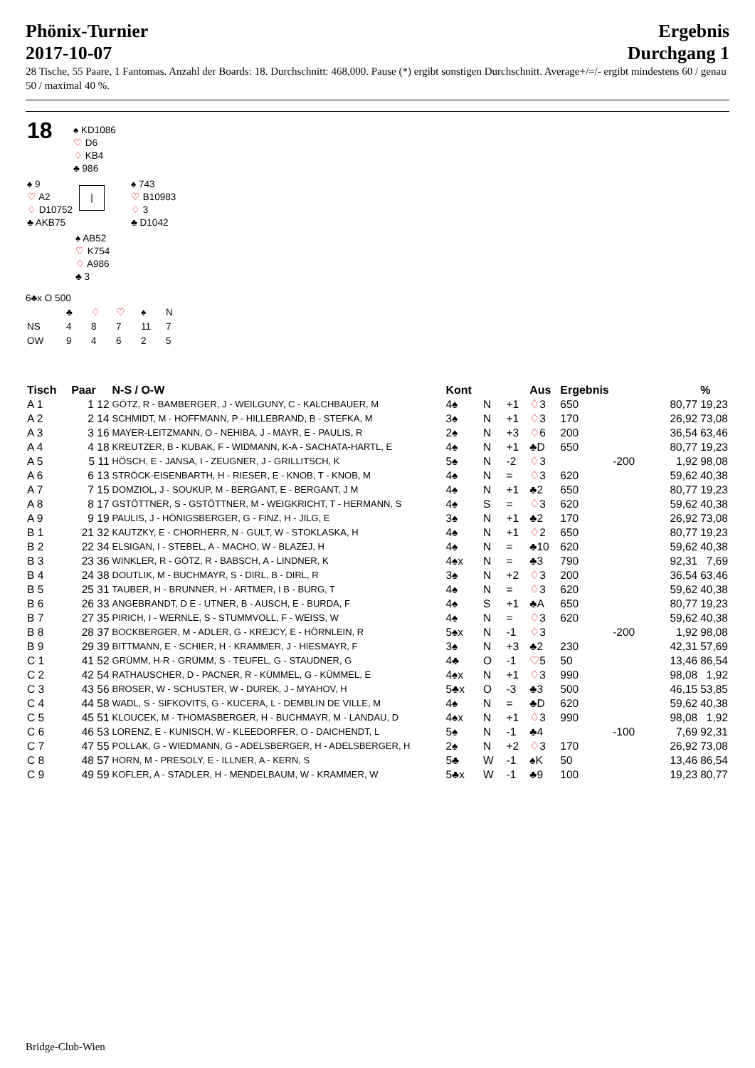Phönix-Turnier
2017-10-07
Ergebnis
Durchgang 1
28 Tische, 55 Paare, 1 Fantomas. Anzahl der Boards: 18. Durchschnitt: 468,000. Pause (*) ergibt sonstigen Durchschnitt. Average+/=/- ergibt mindestens 60 / genau 50 / maximal 40 %.
| 18 | ♠ KD1086 ♡ D6 ♢ KB4 ♣ 986 | |
| ♠ 9 ♡ A2 ♢ D10752 ♣ AKB75 | / | ♠ 743 ♡ B10983 ♢ 3 ♣ D1042 |
| | ♠ AB52 ♡ K754 ♢ A986 ♣ 3 |
6♣x O 500
| | ♣ | ♢ | ♡ | ♠ | N |
| NS | 4 | 8 | 7 | 11 | 7 |
| OW | 9 | 4 | 6 | 2 | 5 |
| Tisch | Paar | N-S / O-W | Kont | | | Aus | Ergebnis | | | % |
| --- | --- | --- | --- | --- | --- | --- | --- | --- | --- | --- |
| A 1 | 1 12 | GÖTZ, R - BAMBERGER, J - WEILGUNY, C - KALCHBAUER, M | 4♠ | N | +1 | ♢ 3 | 650 | | 80,77 | 19,23 |
| A 2 | 2 14 | SCHMIDT, M - HOFFMANN, P - HILLEBRAND, B - STEFKA, M | 3♠ | N | +1 | ♢ 3 | 170 | | 26,92 | 73,08 |
| A 3 | 3 16 | MAYER-LEITZMANN, O - NEHIBA, J - MAYR, E - PAULIS, R | 2♠ | N | +3 | ♢ 6 | 200 | | 36,54 | 63,46 |
| A 4 | 4 18 | KREUTZER, B - KUBAK, F - WIDMANN, K-A - SACHATA-HARTL, E | 4♠ | N | +1 | ♣D | 650 | | 80,77 | 19,23 |
| A 5 | 5 11 | HÖSCH, E - JANSA, I - ZEUGNER, J - GRILLITSCH, K | 5♠ | N | -2 | ♢ 3 | | -200 | 1,92 | 98,08 |
| A 6 | 6 13 | STRÖCK-EISENBARTH, H - RIESER, E - KNOB, T - KNOB, M | 4♠ | N | = | ♢ 3 | 620 | | 59,62 | 40,38 |
| A 7 | 7 15 | DOMZIOL, J - SOUKUP, M - BERGANT, E - BERGANT, J M | 4♠ | N | +1 | ♣2 | 650 | | 80,77 | 19,23 |
| A 8 | 8 17 | GSTÖTTNER, S - GSTÖTTNER, M - WEIGKRICHT, T - HERMANN, S | 4♠ | S | = | ♢ 3 | 620 | | 59,62 | 40,38 |
| A 9 | 9 19 | PAULIS, J - HÖNIGSBERGER, G - FINZ, H - JILG, E | 3♠ | N | +1 | ♣2 | 170 | | 26,92 | 73,08 |
| B 1 | 21 32 | KAUTZKY, E - CHORHERR, N - GULT, W - STOKLASKA, H | 4♠ | N | +1 | ♢ 2 | 650 | | 80,77 | 19,23 |
| B 2 | 22 34 | ELSIGAN, I - STEBEL, A - MACHO, W - BLAZEJ, H | 4♠ | N | = | ♣10 | 620 | | 59,62 | 40,38 |
| B 3 | 23 36 | WINKLER, R - GÖTZ, R - BABSCH, A - LINDNER, K | 4♠x | N | = | ♣3 | 790 | | 92,31 | 7,69 |
| B 4 | 24 38 | DOUTLIK, M - BUCHMAYR, S - DIRL, B - DIRL, R | 3♠ | N | +2 | ♢ 3 | 200 | | 36,54 | 63,46 |
| B 5 | 25 31 | TAUBER, H - BRUNNER, H - ARTMER, I B - BURG, T | 4♠ | N | = | ♢ 3 | 620 | | 59,62 | 40,38 |
| B 6 | 26 33 | ANGEBRANDT, D E - UTNER, B - AUSCH, E - BURDA, F | 4♠ | S | +1 | ♣A | 650 | | 80,77 | 19,23 |
| B 7 | 27 35 | PIRICH, I - WERNLE, S - STUMMVOLL, F - WEISS, W | 4♠ | N | = | ♢ 3 | 620 | | 59,62 | 40,38 |
| B 8 | 28 37 | BOCKBERGER, M - ADLER, G - KREJCY, E - HÖRNLEIN, R | 5♠x | N | -1 | ♢ 3 | | -200 | 1,92 | 98,08 |
| B 9 | 29 39 | BITTMANN, E - SCHIER, H - KRAMMER, J - HIESMAYR, F | 3♠ | N | +3 | ♣2 | 230 | | 42,31 | 57,69 |
| C 1 | 41 52 | GRÜMM, H-R - GRÜMM, S - TEUFEL, G - STAUDNER, G | 4♣ | O | -1 | ♡ 5 | 50 | | 13,46 | 86,54 |
| C 2 | 42 54 | RATHAUSCHER, D - PACNER, R - KÜMMEL, G - KÜMMEL, E | 4♠x | N | +1 | ♢ 3 | 990 | | 98,08 | 1,92 |
| C 3 | 43 56 | BROSER, W - SCHUSTER, W - DUREK, J - MYAHOV, H | 5♣x | O | -3 | ♣3 | 500 | | 46,15 | 53,85 |
| C 4 | 44 58 | WADL, S - SIFKOVITS, G - KUCERA, L - DEMBLIN DE VILLE, M | 4♠ | N | = | ♣D | 620 | | 59,62 | 40,38 |
| C 5 | 45 51 | KLOUCEK, M - THOMASBERGER, H - BUCHMAYR, M - LANDAU, D | 4♠x | N | +1 | ♢ 3 | 990 | | 98,08 | 1,92 |
| C 6 | 46 53 | LORENZ, E - KUNISCH, W - KLEEDORFER, O - DAICHENDT, L | 5♠ | N | -1 | ♣4 | | -100 | 7,69 | 92,31 |
| C 7 | 47 55 | POLLAK, G - WIEDMANN, G - ADELSBERGER, H - ADELSBERGER, H | 2♠ | N | +2 | ♢ 3 | 170 | | 26,92 | 73,08 |
| C 8 | 48 57 | HORN, M - PRESOLY, E - ILLNER, A - KERN, S | 5♣ | W | -1 | ♠K | 50 | | 13,46 | 86,54 |
| C 9 | 49 59 | KOFLER, A - STADLER, H - MENDELBAUM, W - KRAMMER, W | 5♣x | W | -1 | ♣9 | 100 | | 19,23 | 80,77 |
Bridge-Club-Wien